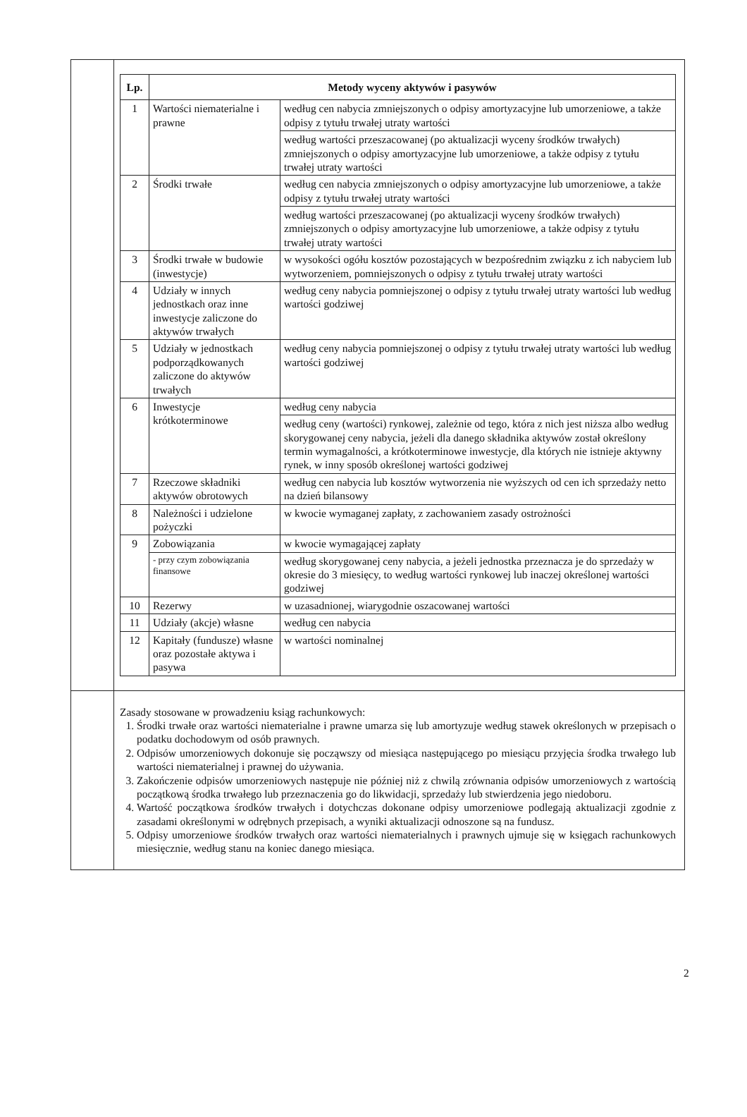| Lp. | Metody wyceny aktywów i pasywów | |
| --- | --- | --- |
| 1 | Wartości niematerialne i prawne | według cen nabycia zmniejszonych o odpisy amortyzacyjne lub umorzeniowe, a także odpisy z tytułu trwałej utraty wartości |
| | | według wartości przeszacowanej (po aktualizacji wyceny środków trwałych) zmniejszonych o odpisy amortyzacyjne lub umorzeniowe, a także odpisy z tytułu trwałej utraty wartości |
| 2 | Środki trwałe | według cen nabycia zmniejszonych o odpisy amortyzacyjne lub umorzeniowe, a także odpisy z tytułu trwałej utraty wartości |
| | | według wartości przeszacowanej (po aktualizacji wyceny środków trwałych) zmniejszonych o odpisy amortyzacyjne lub umorzeniowe, a także odpisy z tytułu trwałej utraty wartości |
| 3 | Środki trwałe w budowie (inwestycje) | w wysokości ogółu kosztów pozostających w bezpośrednim związku z ich nabyciem lub wytworzeniem, pomniejszonych o odpisy z tytułu trwałej utraty wartości |
| 4 | Udziały w innych jednostkach oraz inne inwestycje zaliczone do aktywów trwałych | według ceny nabycia pomniejszonej o odpisy z tytułu trwałej utraty wartości lub według wartości godziwej |
| 5 | Udziały w jednostkach podporządkowanych zaliczone do aktywów trwałych | według ceny nabycia pomniejszonej o odpisy z tytułu trwałej utraty wartości lub według wartości godziwej |
| 6 | Inwestycje krótkoterminowe | według ceny nabycia |
| | | według ceny (wartości) rynkowej, zależnie od tego, która z nich jest niższa albo według skorygowanej ceny nabycia, jeżeli dla danego składnika aktywów został określony termin wymagalności, a krótkoterminowe inwestycje, dla których nie istnieje aktywny rynek, w inny sposób określonej wartości godziwej |
| 7 | Rzeczowe składniki aktywów obrotowych | według cen nabycia lub kosztów wytworzenia nie wyższych od cen ich sprzedaży netto na dzień bilansowy |
| 8 | Należności i udzielone pożyczki | w kwocie wymaganej zapłaty, z zachowaniem zasady ostrożności |
| 9 | Zobowiązania | w kwocie wymagającej zapłaty |
| | - przy czym zobowiązania finansowe | według skorygowanej ceny nabycia, a jeżeli jednostka przeznacza je do sprzedaży w okresie do 3 miesięcy, to według wartości rynkowej lub inaczej określonej wartości godziwej |
| 10 | Rezerwy | w uzasadnionej, wiarygodnie oszacowanej wartości |
| 11 | Udziały (akcje) własne | według cen nabycia |
| 12 | Kapitały (fundusze) własne oraz pozostałe aktywa i pasywa | w wartości nominalnej |
Zasady stosowane w prowadzeniu ksiąg rachunkowych:
1. Środki trwałe oraz wartości niematerialne i prawne umarza się lub amortyzuje według stawek określonych w przepisach o podatku dochodowym od osób prawnych.
2. Odpisów umorzeniowych dokonuje się począwszy od miesiąca następującego po miesiącu przyjęcia środka trwałego lub wartości niematerialnej i prawnej do używania.
3. Zakończenie odpisów umorzeniowych następuje nie później niż z chwilą zrównania odpisów umorzeniowych z wartością początkową środka trwałego lub przeznaczenia go do likwidacji, sprzedaży lub stwierdzenia jego niedoboru.
4. Wartość początkowa środków trwałych i dotychczas dokonane odpisy umorzeniowe podlegają aktualizacji zgodnie z zasadami określonymi w odrębnych przepisach, a wyniki aktualizacji odnoszone są na fundusz.
5. Odpisy umorzeniowe środków trwałych oraz wartości niematerialnych i prawnych ujmuje się w księgach rachunkowych miesięcznie, według stanu na koniec danego miesiąca.
2